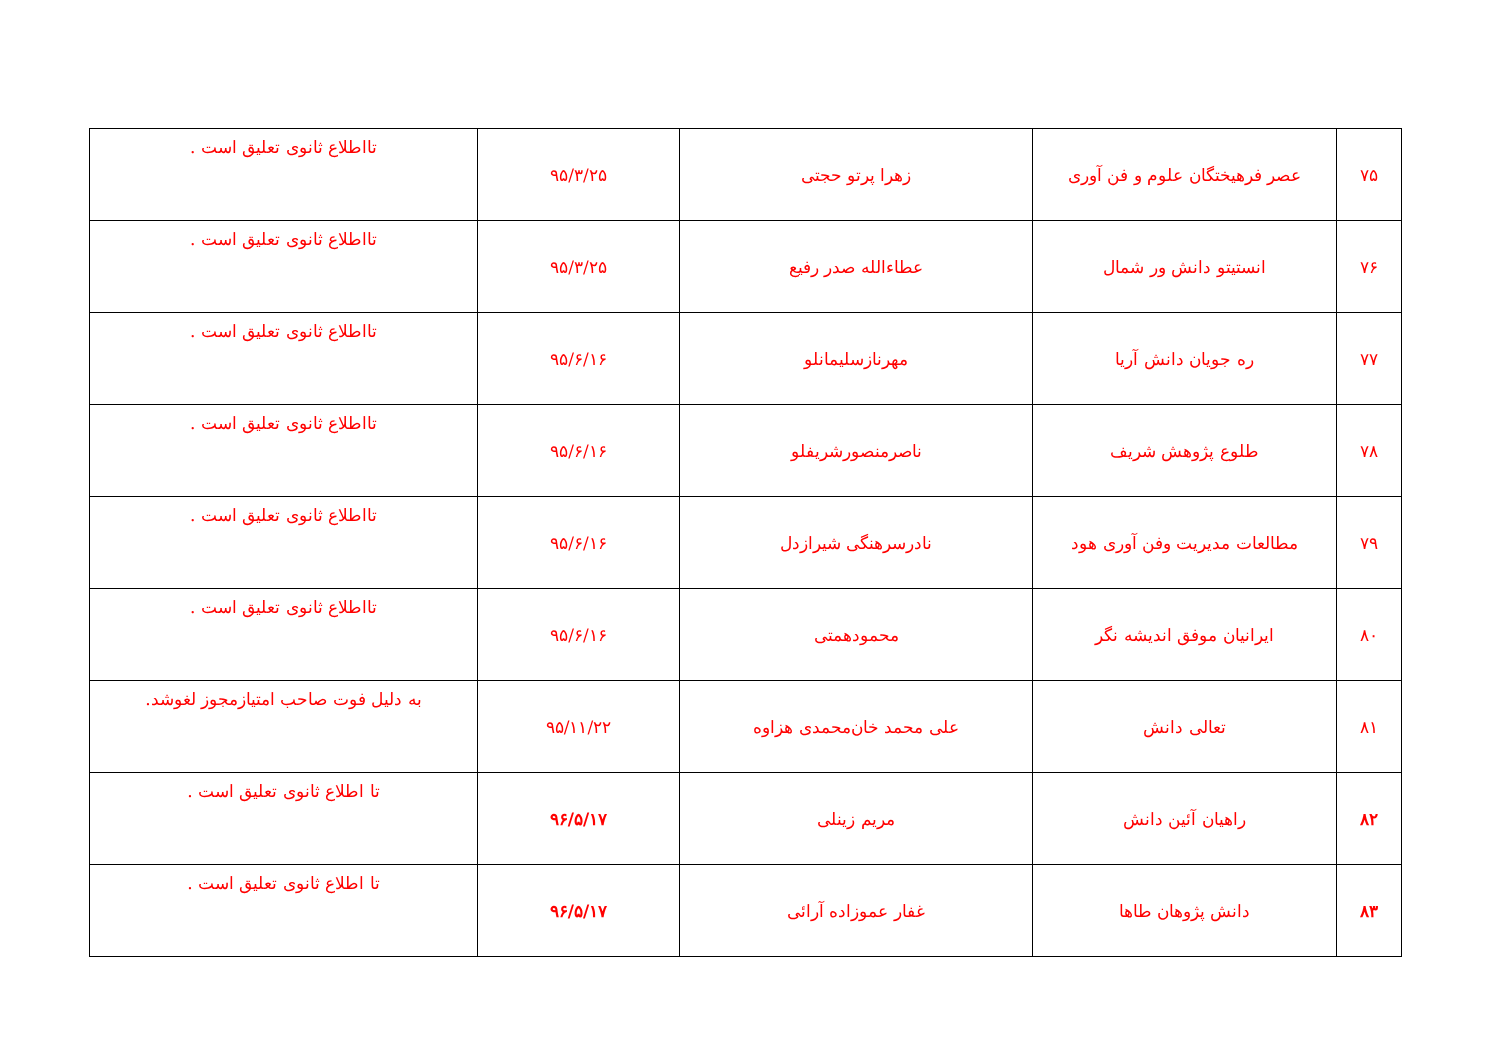| ۷۵ | عصر فرهیختگان علوم و فن آوری | زهرا پرتو حجتی | ۹۵/۳/۲۵ | تااطلاع ثانوی تعلیق است . |
| ۷۶ | انستیتو دانش ور شمال | عطاءالله صدر رفیع | ۹۵/۳/۲۵ | تااطلاع ثانوی تعلیق است . |
| ۷۷ | ره جویان دانش آریا | مهرنازسلیمانلو | ۹۵/۶/۱۶ | تااطلاع ثانوی تعلیق است . |
| ۷۸ | طلوع پژوهش شریف | ناصرمنصورشریفلو | ۹۵/۶/۱۶ | تااطلاع ثانوی تعلیق است . |
| ۷۹ | مطالعات مدیریت وفن آوری هود | نادرسرهنگی شیرازدل | ۹۵/۶/۱۶ | تااطلاع ثانوی تعلیق است . |
| ۸۰ | ایرانیان موفق اندیشه نگر | محمودهمتی | ۹۵/۶/۱۶ | تااطلاع ثانوی تعلیق است . |
| ۸۱ | تعالی دانش | علی محمد خان‌محمدی هزاوه | ۹۵/۱۱/۲۲ | به دلیل فوت صاحب امتیازمجوز لغوشد. |
| ۸۲ | راهیان آئین دانش | مریم زینلی | ۹۶/۵/۱۷ | تا اطلاع ثانوی تعلیق است . |
| ۸۳ | دانش پژوهان طاها | غفار عموزاده آرائی | ۹۶/۵/۱۷ | تا اطلاع ثانوی تعلیق است . |